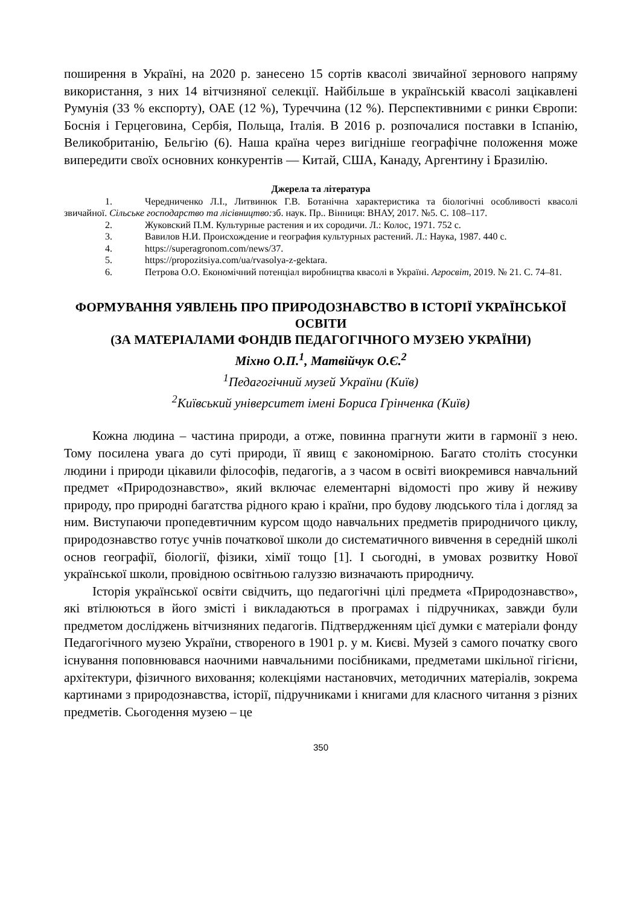поширення в Україні, на 2020 р. занесено 15 сортів квасолі звичайної зернового напряму використання, з них 14 вітчизняної селекції. Найбільше в українській квасолі зацікавлені Румунія (33 % експорту), ОАЕ (12 %), Туреччина (12 %). Перспективними є ринки Європи: Боснія і Герцеговина, Сербія, Польща, Італія. В 2016 р. розпочалися поставки в Іспанію, Великобританію, Бельгію (6). Наша країна через вигідніше географічне положення може випередити своїх основних конкурентів — Китай, США, Канаду, Аргентину і Бразилію.
Джерела та література
1. Чередниченко Л.І., Литвинюк Г.В. Ботанічна характеристика та біологічні особливості квасолі звичайної. Сільське господарство та лісівництво: зб. наук. Пр.. Вінниця: ВНАУ, 2017. №5. С. 108–117.
2. Жуковский П.М. Культурные растения и их сородичи. Л.: Колос, 1971. 752 с.
3. Вавилов Н.И. Происхождение и география культурных растений. Л.: Наука, 1987. 440 с.
4. https://superagronom.com/news/37.
5. https://propozitsiya.com/ua/rvasolya-z-gektara.
6. Петрова О.О. Економічний потенціал виробництва квасолі в Україні. Агросвіт, 2019. № 21. С. 74–81.
ФОРМУВАННЯ УЯВЛЕНЬ ПРО ПРИРОДОЗНАВСТВО В ІСТОРІЇ УКРАЇНСЬКОЇ ОСВІТИ
(ЗА МАТЕРІАЛАМИ ФОНДІВ ПЕДАГОГІЧНОГО МУЗЕЮ УКРАЇНИ)
Міхно О.П.<sup>1</sup>, Матвійчук О.Є.<sup>2</sup>
<sup>1</sup> Педагогічний музей України (Київ)
<sup>2</sup> Київський університет імені Бориса Грінченка (Київ)
Кожна людина – частина природи, а отже, повинна прагнути жити в гармонії з нею. Тому посилена увага до суті природи, її явищ є закономірною. Багато століть стосунки людини і природи цікавили філософів, педагогів, а з часом в освіті виокремився навчальний предмет «Природознавство», який включає елементарні відомості про живу й неживу природу, про природні багатства рідного краю і країни, про будову людського тіла і догляд за ним. Виступаючи пропедевтичним курсом щодо навчальних предметів природничого циклу, природознавство готує учнів початкової школи до систематичного вивчення в середній школі основ географії, біології, фізики, хімії тощо [1]. І сьогодні, в умовах розвитку Нової української школи, провідною освітньою галуззю визначають природничу.
Історія української освіти свідчить, що педагогічні цілі предмета «Природознавство», які втілюються в його змісті і викладаються в програмах і підручниках, завжди були предметом досліджень вітчизняних педагогів. Підтвердженням цієї думки є матеріали фонду Педагогічного музею України, створеного в 1901 р. у м. Києві. Музей з самого початку свого існування поповнювався наочними навчальними посібниками, предметами шкільної гігієни, архітектури, фізичного виховання; колекціями настановчих, методичних матеріалів, зокрема картинами з природознавства, історії, підручниками і книгами для класного читання з різних предметів. Сьогодення музею – це
350